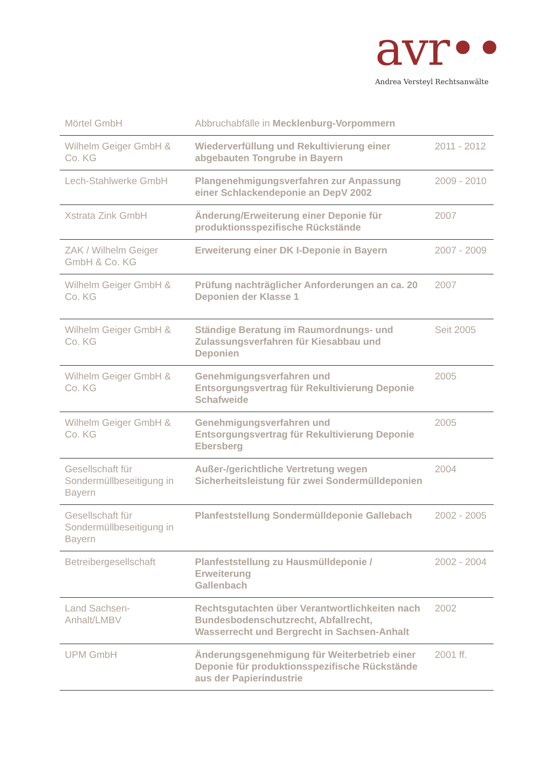avr••
Andrea Versteyl Rechtsanwälte
| Mörtel GmbH | Abbruchabfälle in Mecklenburg-Vorpommern | |
| Wilhelm Geiger GmbH & Co. KG | Wiederverfüllung und Rekultivierung einer abgebauten Tongrube in Bayern | 2011 - 2012 |
| Lech-Stahlwerke GmbH | Plangenehmigungsverfahren zur Anpassung einer Schlackendeponie an DepV 2002 | 2009 - 2010 |
| Xstrata Zink GmbH | Änderung/Erweiterung einer Deponie für produktionsspezifische Rückstände | 2007 |
| ZAK / Wilhelm Geiger GmbH & Co. KG | Erweiterung einer DK I-Deponie in Bayern | 2007 - 2009 |
| Wilhelm Geiger GmbH & Co. KG | Prüfung nachträglicher Anforderungen an ca. 20 Deponien der Klasse 1 | 2007 |
| Wilhelm Geiger GmbH & Co. KG | Ständige Beratung im Raumordnungs- und Zulassungsverfahren für Kiesabbau und Deponien | Seit 2005 |
| Wilhelm Geiger GmbH & Co. KG | Genehmigungsverfahren und Entsorgungsvertrag für Rekultivierung Deponie Schafweide | 2005 |
| Wilhelm Geiger GmbH & Co. KG | Genehmigungsverfahren und Entsorgungsvertrag für Rekultivierung Deponie Ebersberg | 2005 |
| Gesellschaft für Sondermüllbeseitigung in Bayern | Außer-/gerichtliche Vertretung wegen Sicherheitsleistung für zwei Sondermülldeponien | 2004 |
| Gesellschaft für Sondermüllbeseitigung in Bayern | Planfeststellung Sondermülldeponie Gallebach | 2002 - 2005 |
| Betreibergesellschaft | Planfeststellung zu Hausmülldeponie / Erweiterung Gallenbach | 2002 - 2004 |
| Land Sachsen-Anhalt/LMBV | Rechtsgutachten über Verantwortlichkeiten nach Bundesbodenschutzrecht, Abfallrecht, Wasserrecht und Bergrecht in Sachsen-Anhalt | 2002 |
| UPM GmbH | Änderungsgenehmigung für Weiterbetrieb einer Deponie für produktionsspezifische Rückstände aus der Papierindustrie | 2001 ff. |